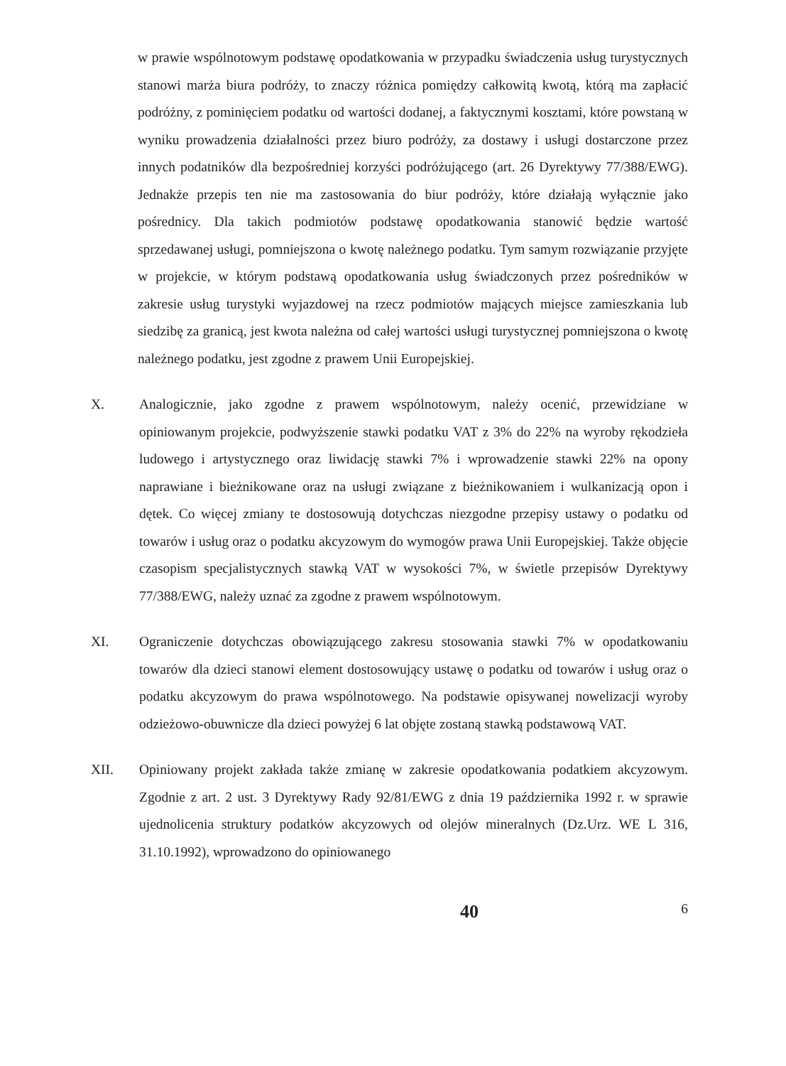w prawie wspólnotowym podstawę opodatkowania w przypadku świadczenia usług turystycznych stanowi marża biura podróży, to znaczy różnica pomiędzy całkowitą kwotą, którą ma zapłacić podróżny, z pominięciem podatku od wartości dodanej, a faktycznymi kosztami, które powstaną w wyniku prowadzenia działalności przez biuro podróży, za dostawy i usługi dostarczone przez innych podatników dla bezpośredniej korzyści podróżującego (art. 26 Dyrektywy 77/388/EWG). Jednakże przepis ten nie ma zastosowania do biur podróży, które działają wyłącznie jako pośrednicy. Dla takich podmiotów podstawę opodatkowania stanowić będzie wartość sprzedawanej usługi, pomniejszona o kwotę należnego podatku. Tym samym rozwiązanie przyjęte w projekcie, w którym podstawą opodatkowania usług świadczonych przez pośredników w zakresie usług turystyki wyjazdowej na rzecz podmiotów mających miejsce zamieszkania lub siedzibę za granicą, jest kwota należna od całej wartości usługi turystycznej pomniejszona o kwotę należnego podatku, jest zgodne z prawem Unii Europejskiej.
X. Analogicznie, jako zgodne z prawem wspólnotowym, należy ocenić, przewidziane w opiniowanym projekcie, podwyższenie stawki podatku VAT z 3% do 22% na wyroby rękodzieła ludowego i artystycznego oraz liwidację stawki 7% i wprowadzenie stawki 22% na opony naprawiane i bieżnikowane oraz na usługi związane z bieżnikowaniem i wulkanizacją opon i dętek. Co więcej zmiany te dostosowują dotychczas niezgodne przepisy ustawy o podatku od towarów i usług oraz o podatku akcyzowym do wymogów prawa Unii Europejskiej. Także objęcie czasopism specjalistycznych stawką VAT w wysokości 7%, w świetle przepisów Dyrektywy 77/388/EWG, należy uznać za zgodne z prawem wspólnotowym.
XI. Ograniczenie dotychczas obowiązującego zakresu stosowania stawki 7% w opodatkowaniu towarów dla dzieci stanowi element dostosowujący ustawę o podatku od towarów i usług oraz o podatku akcyzowym do prawa wspólnotowego. Na podstawie opisywanej nowelizacji wyroby odzieżowo-obuwnicze dla dzieci powyżej 6 lat objęte zostaną stawką podstawową VAT.
XII. Opiniowany projekt zakłada także zmianę w zakresie opodatkowania podatkiem akcyzowym. Zgodnie z art. 2 ust. 3 Dyrektywy Rady 92/81/EWG z dnia 19 października 1992 r. w sprawie ujednolicenia struktury podatków akcyzowych od olejów mineralnych (Dz.Urz. WE L 316, 31.10.1992), wprowadzono do opiniowanego
40 6